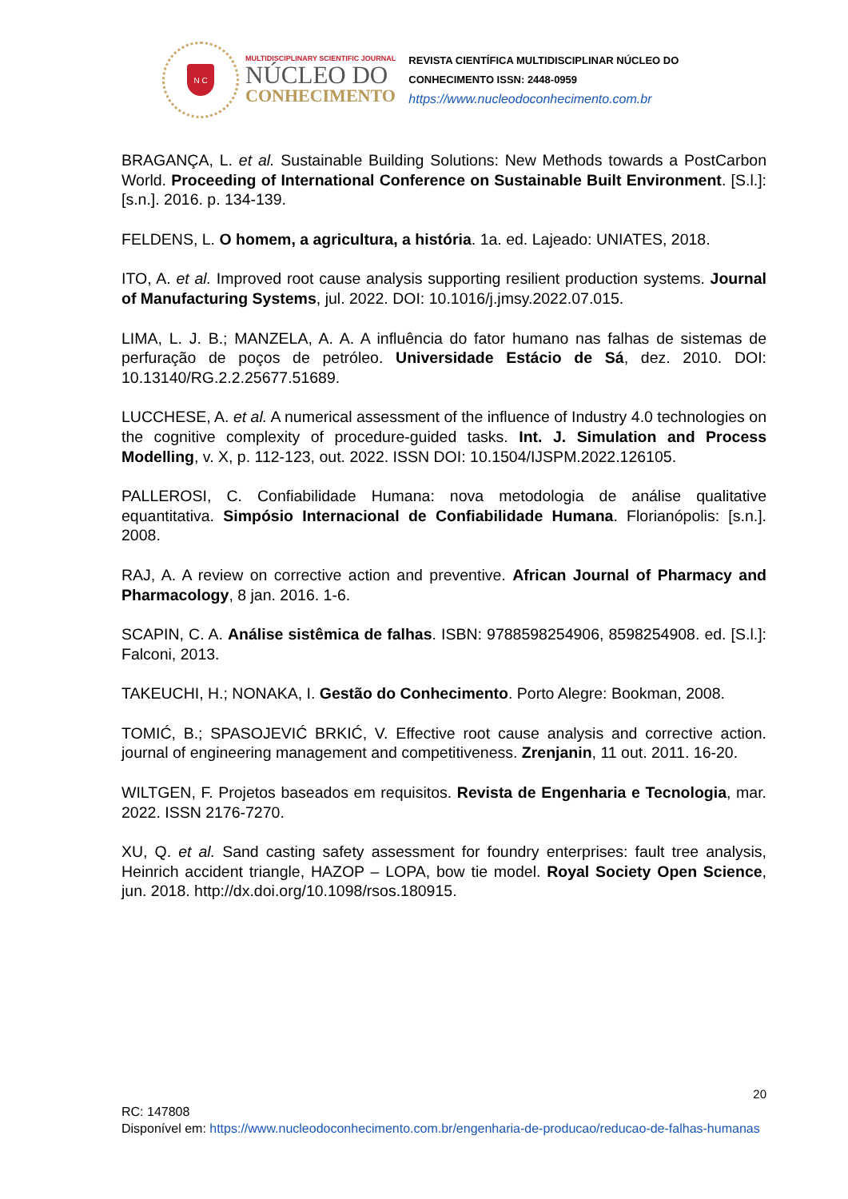N C
MULTIDISCIPLINARY SCIENTIFIC JOURNAL
NÚCLEO DO
CONHECIMENTO
REVISTA CIENTÍFICA MULTIDISCIPLINAR NÚCLEO DO
CONHECIMENTO ISSN: 2448-0959
https://www.nucleodoconhecimento.com.br
BRAGANÇA, L. et al. Sustainable Building Solutions: New Methods towards a PostCarbon World. Proceeding of International Conference on Sustainable Built Environment. [S.l.]: [s.n.]. 2016. p. 134-139.
FELDENS, L. O homem, a agricultura, a história. 1a. ed. Lajeado: UNIATES, 2018.
ITO, A. et al. Improved root cause analysis supporting resilient production systems. Journal of Manufacturing Systems, jul. 2022. DOI: 10.1016/j.jmsy.2022.07.015.
LIMA, L. J. B.; MANZELA, A. A. A influência do fator humano nas falhas de sistemas de perfuração de poços de petróleo. Universidade Estácio de Sá, dez. 2010. DOI: 10.13140/RG.2.2.25677.51689.
LUCCHESE, A. et al. A numerical assessment of the influence of Industry 4.0 technologies on the cognitive complexity of procedure-guided tasks. Int. J. Simulation and Process Modelling, v. X, p. 112-123, out. 2022. ISSN DOI: 10.1504/IJSPM.2022.126105.
PALLEROSI, C. Confiabilidade Humana: nova metodologia de análise qualitative equantitativa. Simpósio Internacional de Confiabilidade Humana. Florianópolis: [s.n.]. 2008.
RAJ, A. A review on corrective action and preventive. African Journal of Pharmacy and Pharmacology, 8 jan. 2016. 1-6.
SCAPIN, C. A. Análise sistêmica de falhas. ISBN: 9788598254906, 8598254908. ed. [S.l.]: Falconi, 2013.
TAKEUCHI, H.; NONAKA, I. Gestão do Conhecimento. Porto Alegre: Bookman, 2008.
TOMIĆ, B.; SPASOJEVIĆ BRKIĆ, V. Effective root cause analysis and corrective action. journal of engineering management and competitiveness. Zrenjanin, 11 out. 2011. 16-20.
WILTGEN, F. Projetos baseados em requisitos. Revista de Engenharia e Tecnologia, mar. 2022. ISSN 2176-7270.
XU, Q. et al. Sand casting safety assessment for foundry enterprises: fault tree analysis, Heinrich accident triangle, HAZOP – LOPA, bow tie model. Royal Society Open Science, jun. 2018. http://dx.doi.org/10.1098/rsos.180915.
20
RC: 147808
Disponível em: https://www.nucleodoconhecimento.com.br/engenharia-de-producao/reducao-de-falhas-humanas